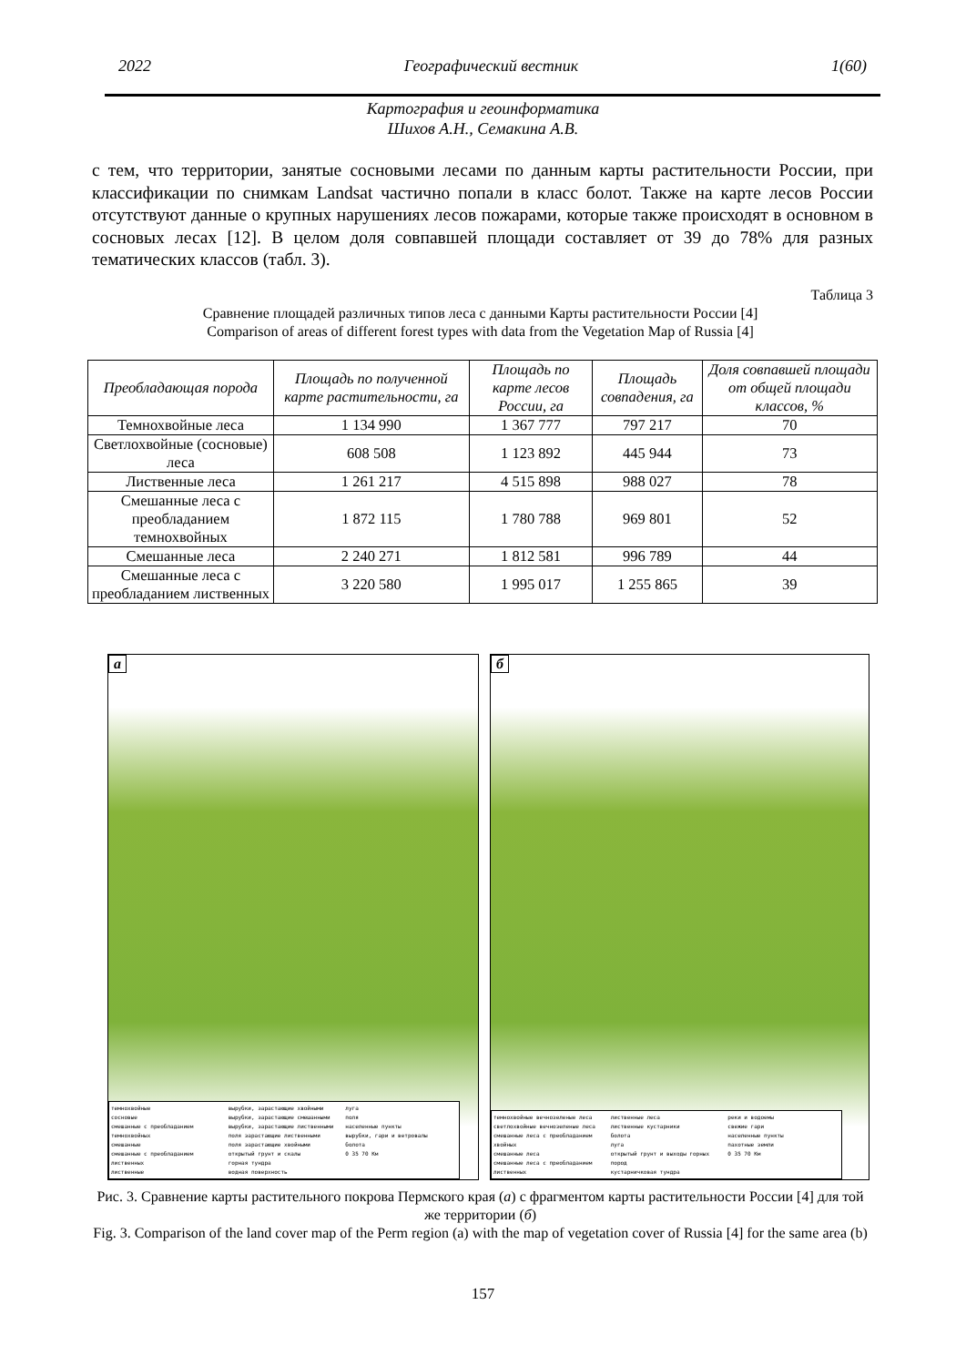2022 Географический вестник 1(60)
Картография и геоинформатика
Шихов А.Н., Семакина А.В.
с тем, что территории, занятые сосновыми лесами по данным карты растительности России, при классификации по снимкам Landsat частично попали в класс болот. Также на карте лесов России отсутствуют данные о крупных нарушениях лесов пожарами, которые также происходят в основном в сосновых лесах [12]. В целом доля совпавшей площади составляет от 39 до 78% для разных тематических классов (табл. 3).
Таблица 3
Сравнение площадей различных типов леса с данными Карты растительности России [4]
Comparison of areas of different forest types with data from the Vegetation Map of Russia [4]
| Преобладающая порода | Площадь по полученной карте растительности, га | Площадь по карте лесов России, га | Площадь совпадения, га | Доля совпавшей площади от общей площади классов, % |
| --- | --- | --- | --- | --- |
| Темнохвойные леса | 1 134 990 | 1 367 777 | 797 217 | 70 |
| Светлохвойные (сосновые) леса | 608 508 | 1 123 892 | 445 944 | 73 |
| Лиственные леса | 1 261 217 | 4 515 898 | 988 027 | 78 |
| Смешанные леса с преобладанием темнохвойных | 1 872 115 | 1 780 788 | 969 801 | 52 |
| Смешанные леса | 2 240 271 | 1 812 581 | 996 789 | 44 |
| Смешанные леса с преобладанием лиственных | 3 220 580 | 1 995 017 | 1 255 865 | 39 |
а
темнохвойные
сосновые
смешанные с преобладанием темнохвойных
смешанные
смешанные с преобладанием лиственных
лиственные
вырубки, зарастающие хвойными
вырубки, зарастающие смешанными
вырубки, зарастающие лиственными
поля зарастающие лиственными
поля зарастающие хвойными
открытый грунт и скалы
горная тундра
водная поверхность
луга
поля
населенные пункты
вырубки, гари и ветровалы
болота
0 35 70 Км
б
темнохвойные вечнозеленые леса
светлохвойные вечнозеленые леса
смешанные леса с преобладанием хвойных
смешанные леса
смешанные леса с преобладанием лиственных
лиственные леса
лиственные кустарники
болота
луга
открытый грунт и выходы горных пород
кустарничковая тундра
реки и водоемы
свежие гари
населенные пункты
пахотные земли
0 35 70 Км
Рис. 3. Сравнение карты растительного покрова Пермского края (а) с фрагментом карты растительности России [4] для той же территории (б)
Fig. 3. Comparison of the land cover map of the Perm region (a) with the map of vegetation cover of Russia [4] for the same area (b)
157